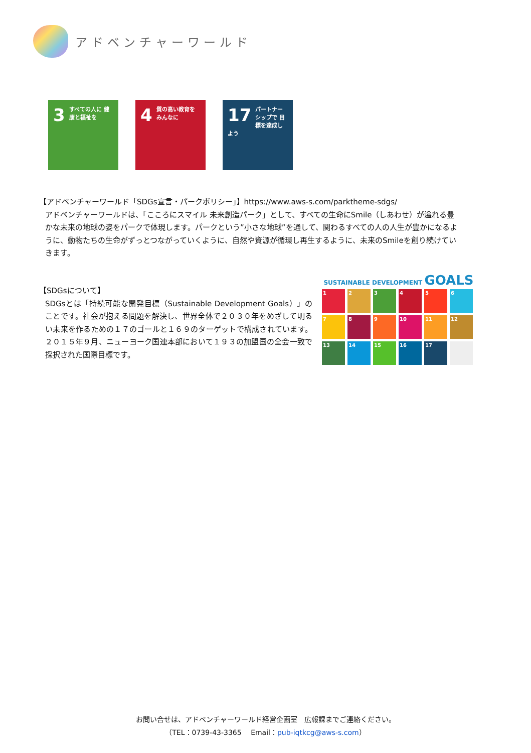アドベンチャーワールド
3 すべての人に 健康と福祉を
4 質の高い教育を みんなに
17 パートナーシップで 目標を達成しよう
【アドベンチャーワールド「SDGs宣言・パークポリシー」】https://www.aws-s.com/parktheme-sdgs/
アドベンチャーワールドは、「こころにスマイル 未来創造パーク」として、すべての生命にSmile（しあわせ）が溢れる豊かな未来の地球の姿をパークで体現します。パークという”小さな地球”を通して、関わるすべての人の人生が豊かになるように、動物たちの生命がずっとつながっていくように、自然や資源が循環し再生するように、未来のSmileを創り続けていきます。
【SDGsについて】
SDGsとは「持続可能な開発目標（Sustainable Development Goals）」のことです。社会が抱える問題を解決し、世界全体で２０３０年をめざして明るい未来を作るための１７のゴールと１６９のターゲットで構成されています。２０１５年９月、ニューヨーク国連本部において１９３の加盟国の全会一致で採択された国際目標です。
SUSTAINABLE DEVELOPMENT GOALS
1
2
3
4
5
6
7
8
9
10
11
12
13
14
15
16
17
お問い合せは、アドベンチャーワールド経営企画室　広報課までご連絡ください。
（TEL：0739-43-3365　 Email：pub-iqtkcg@aws-s.com）